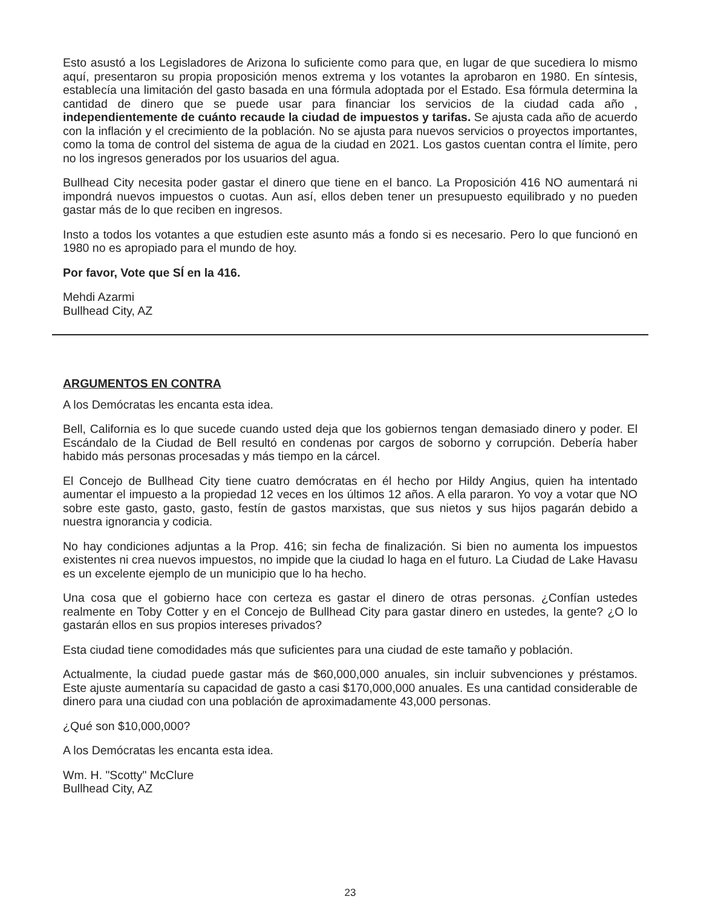Esto asustó a los Legisladores de Arizona lo suficiente como para que, en lugar de que sucediera lo mismo aquí, presentaron su propia proposición menos extrema y los votantes la aprobaron en 1980. En síntesis, establecía una limitación del gasto basada en una fórmula adoptada por el Estado. Esa fórmula determina la cantidad de dinero que se puede usar para financiar los servicios de la ciudad cada año , independientemente de cuánto recaude la ciudad de impuestos y tarifas. Se ajusta cada año de acuerdo con la inflación y el crecimiento de la población. No se ajusta para nuevos servicios o proyectos importantes, como la toma de control del sistema de agua de la ciudad en 2021. Los gastos cuentan contra el límite, pero no los ingresos generados por los usuarios del agua.
Bullhead City necesita poder gastar el dinero que tiene en el banco. La Proposición 416 NO aumentará ni impondrá nuevos impuestos o cuotas. Aun así, ellos deben tener un presupuesto equilibrado y no pueden gastar más de lo que reciben en ingresos.
Insto a todos los votantes a que estudien este asunto más a fondo si es necesario. Pero lo que funcionó en 1980 no es apropiado para el mundo de hoy.
Por favor, Vote que SÍ en la 416.
Mehdi Azarmi
Bullhead City, AZ
ARGUMENTOS EN CONTRA
A los Demócratas les encanta esta idea.
Bell, California es lo que sucede cuando usted deja que los gobiernos tengan demasiado dinero y poder. El Escándalo de la Ciudad de Bell resultó en condenas por cargos de soborno y corrupción. Debería haber habido más personas procesadas y más tiempo en la cárcel.
El Concejo de Bullhead City tiene cuatro demócratas en él hecho por Hildy Angius, quien ha intentado aumentar el impuesto a la propiedad 12 veces en los últimos 12 años. A ella pararon. Yo voy a votar que NO sobre este gasto, gasto, gasto, festín de gastos marxistas, que sus nietos y sus hijos pagarán debido a nuestra ignorancia y codicia.
No hay condiciones adjuntas a la Prop. 416; sin fecha de finalización. Si bien no aumenta los impuestos existentes ni crea nuevos impuestos, no impide que la ciudad lo haga en el futuro. La Ciudad de Lake Havasu es un excelente ejemplo de un municipio que lo ha hecho.
Una cosa que el gobierno hace con certeza es gastar el dinero de otras personas. ¿Confían ustedes realmente en Toby Cotter y en el Concejo de Bullhead City para gastar dinero en ustedes, la gente? ¿O lo gastarán ellos en sus propios intereses privados?
Esta ciudad tiene comodidades más que suficientes para una ciudad de este tamaño y población.
Actualmente, la ciudad puede gastar más de $60,000,000 anuales, sin incluir subvenciones y préstamos. Este ajuste aumentaría su capacidad de gasto a casi $170,000,000 anuales. Es una cantidad considerable de dinero para una ciudad con una población de aproximadamente 43,000 personas.
¿Qué son $10,000,000?
A los Demócratas les encanta esta idea.
Wm. H. "Scotty" McClure
Bullhead City, AZ
23